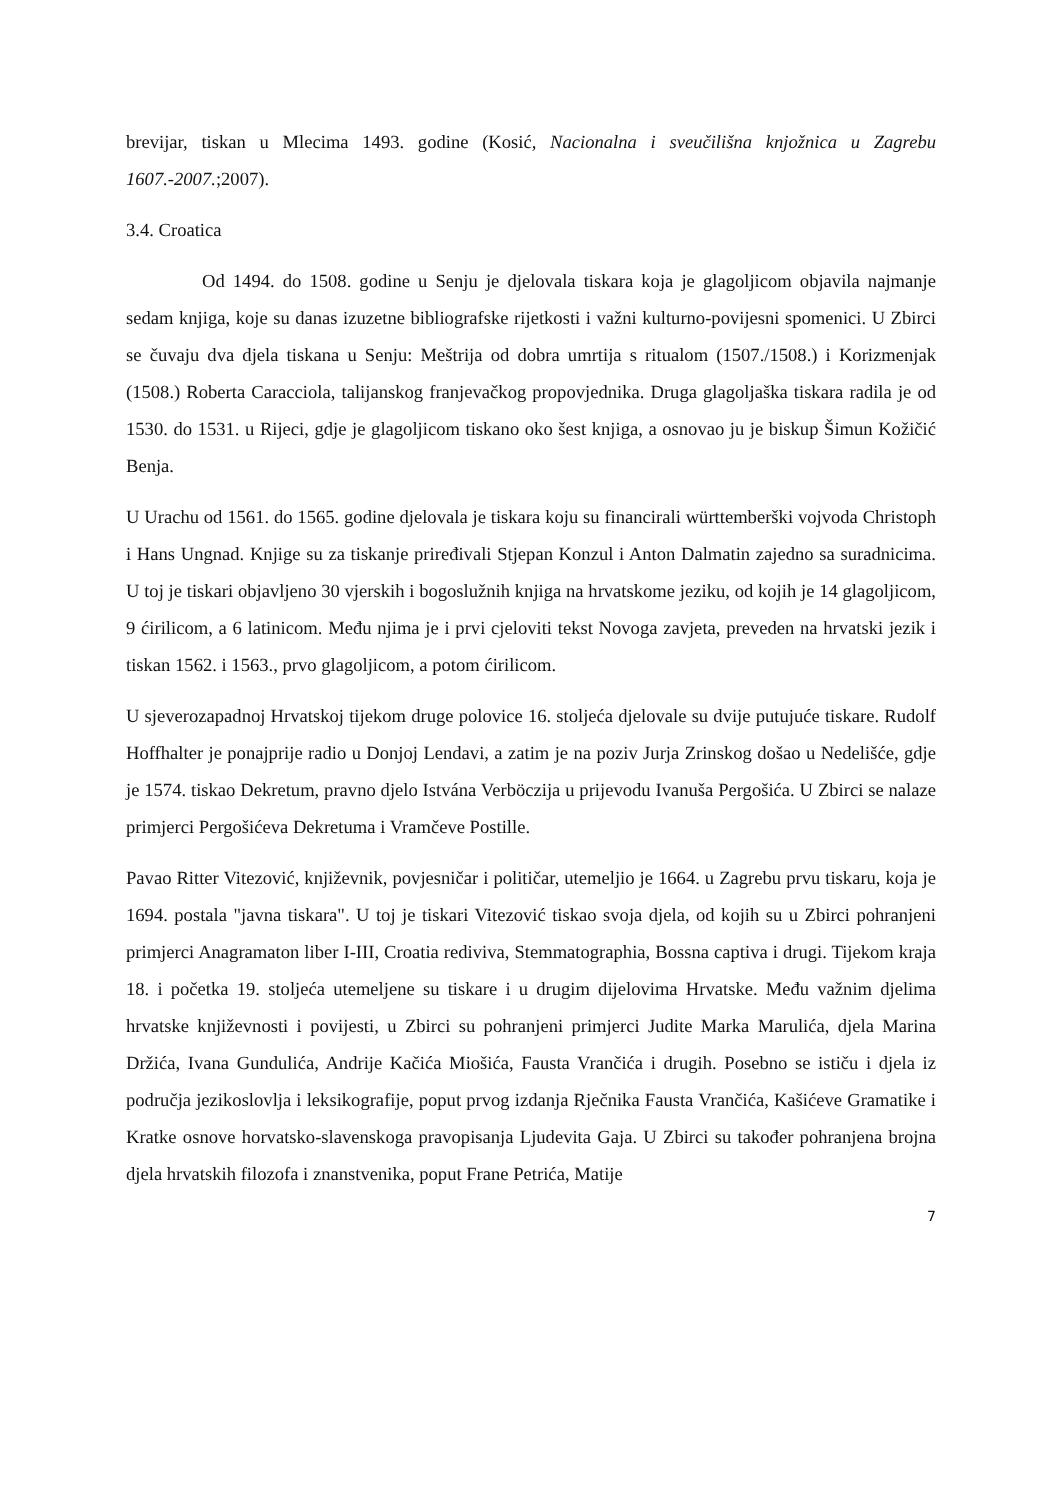brevijar, tiskan u Mlecima 1493. godine (Kosić, Nacionalna i sveučilišna knjožnica u Zagrebu 1607.-2007.;2007).
3.4. Croatica
Od 1494. do 1508. godine u Senju je djelovala tiskara koja je glagoljicom objavila najmanje sedam knjiga, koje su danas izuzetne bibliografske rijetkosti i važni kulturno-povijesni spomenici. U Zbirci se čuvaju dva djela tiskana u Senju: Meštrija od dobra umrtija s ritualom (1507./1508.) i Korizmenjak (1508.) Roberta Caracciola, talijanskog franjevačkog propovjednika. Druga glagoljaška tiskara radila je od 1530. do 1531. u Rijeci, gdje je glagoljicom tiskano oko šest knjiga, a osnovao ju je biskup Šimun Kožičić Benja.
U Urachu od 1561. do 1565. godine djelovala je tiskara koju su financirali württemberški vojvoda Christoph i Hans Ungnad. Knjige su za tiskanje priređivali Stjepan Konzul i Anton Dalmatin zajedno sa suradnicima. U toj je tiskari objavljeno 30 vjerskih i bogoslužnih knjiga na hrvatskome jeziku, od kojih je 14 glagoljicom, 9 ćirilicom, a 6 latinicom. Među njima je i prvi cjeloviti tekst Novoga zavjeta, preveden na hrvatski jezik i tiskan 1562. i 1563., prvo glagoljicom, a potom ćirilicom.
U sjeverozapadnoj Hrvatskoj tijekom druge polovice 16. stoljeća djelovale su dvije putujuće tiskare. Rudolf Hoffhalter je ponajprije radio u Donjoj Lendavi, a zatim je na poziv Jurja Zrinskog došao u Nedelišće, gdje je 1574. tiskao Dekretum, pravno djelo Istvána Verböczija u prijevodu Ivanuša Pergošića. U Zbirci se nalaze primjerci Pergošićeva Dekretuma i Vramčeve Postille.
Pavao Ritter Vitezović, književnik, povjesničar i političar, utemeljio je 1664. u Zagrebu prvu tiskaru, koja je 1694. postala "javna tiskara". U toj je tiskari Vitezović tiskao svoja djela, od kojih su u Zbirci pohranjeni primjerci Anagramaton liber I-III, Croatia rediviva, Stemmatographia, Bossna captiva i drugi. Tijekom kraja 18. i početka 19. stoljeća utemeljene su tiskare i u drugim dijelovima Hrvatske. Među važnim djelima hrvatske književnosti i povijesti, u Zbirci su pohranjeni primjerci Judite Marka Marulića, djela Marina Držića, Ivana Gundulića, Andrije Kačića Miošića, Fausta Vrančića i drugih. Posebno se ističu i djela iz područja jezikoslovlja i leksikografije, poput prvog izdanja Rječnika Fausta Vrančića, Kašićeve Gramatike i Kratke osnove horvatsko-slavenskoga pravopisanja Ljudevita Gaja. U Zbirci su također pohranjena brojna djela hrvatskih filozofa i znanstvenika, poput Frane Petrića, Matije
7